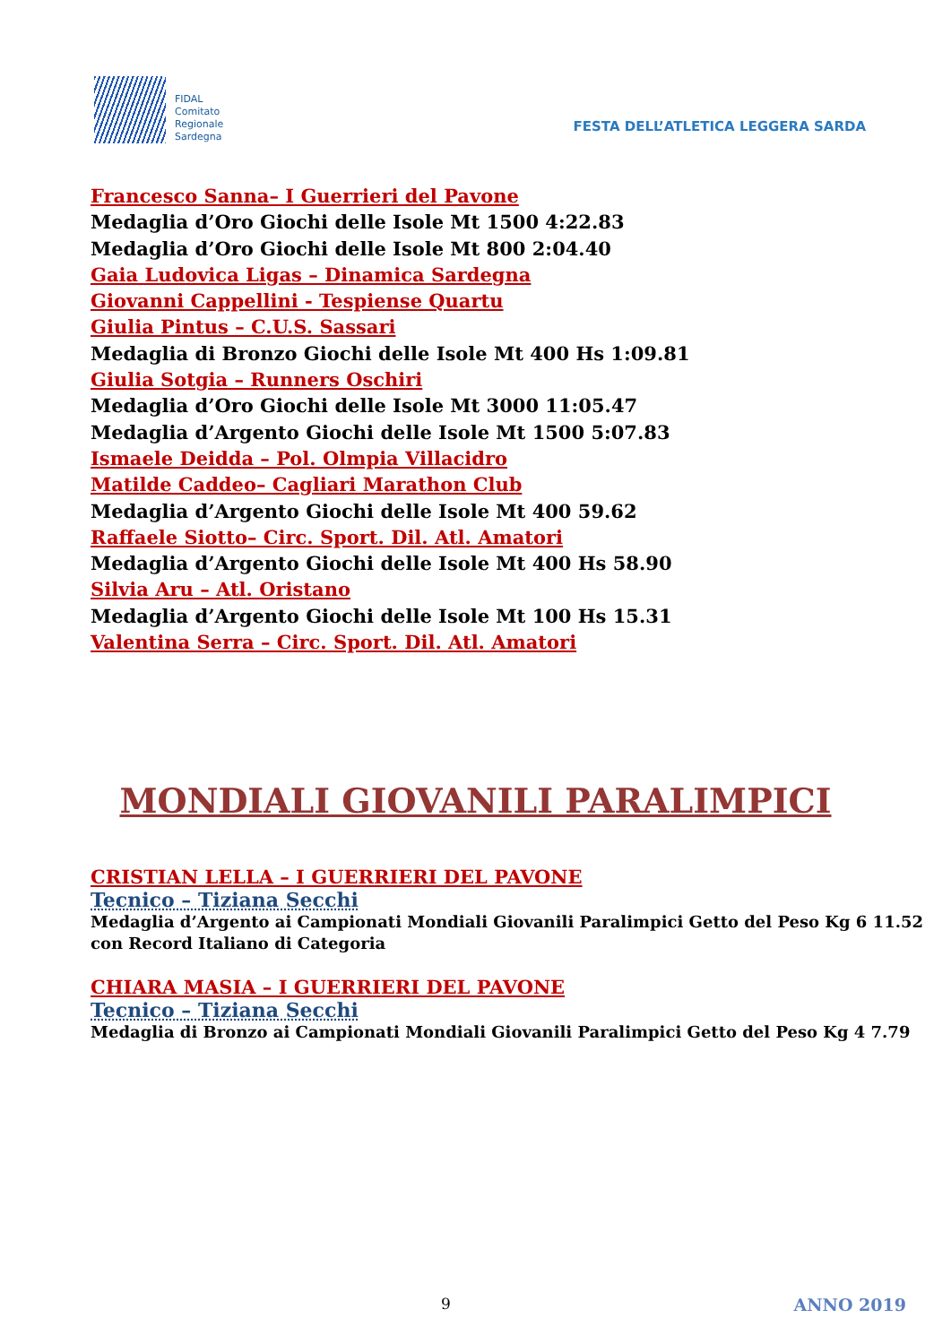FIDAL
Comitato
Regionale
Sardegna
FESTA DELL’ATLETICA LEGGERA SARDA
Francesco Sanna– I Guerrieri del Pavone
Medaglia d’Oro Giochi delle Isole Mt 1500 4:22.83
Medaglia d’Oro Giochi delle Isole Mt 800 2:04.40
Gaia Ludovica Ligas – Dinamica Sardegna
Giovanni Cappellini - Tespiense Quartu
Giulia Pintus – C.U.S. Sassari
Medaglia di Bronzo Giochi delle Isole Mt 400 Hs 1:09.81
Giulia Sotgia – Runners Oschiri
Medaglia d’Oro Giochi delle Isole Mt 3000 11:05.47
Medaglia d’Argento Giochi delle Isole Mt 1500 5:07.83
Ismaele Deidda – Pol. Olmpia Villacidro
Matilde Caddeo– Cagliari Marathon Club
Medaglia d’Argento Giochi delle Isole Mt 400 59.62
Raffaele Siotto– Circ. Sport. Dil. Atl. Amatori
Medaglia d’Argento Giochi delle Isole Mt 400 Hs 58.90
Silvia Aru – Atl. Oristano
Medaglia d’Argento Giochi delle Isole Mt 100 Hs 15.31
Valentina Serra – Circ. Sport. Dil. Atl. Amatori
MONDIALI GIOVANILI PARALIMPICI
CRISTIAN LELLA – I GUERRIERI DEL PAVONE
Tecnico – Tiziana Secchi
Medaglia d’Argento ai Campionati Mondiali Giovanili Paralimpici Getto del Peso Kg 6 11.52 con Record Italiano di Categoria
CHIARA MASIA – I GUERRIERI DEL PAVONE
Tecnico – Tiziana Secchi
Medaglia di Bronzo ai Campionati Mondiali Giovanili Paralimpici Getto del Peso Kg 4 7.79
9 ANNO 2019